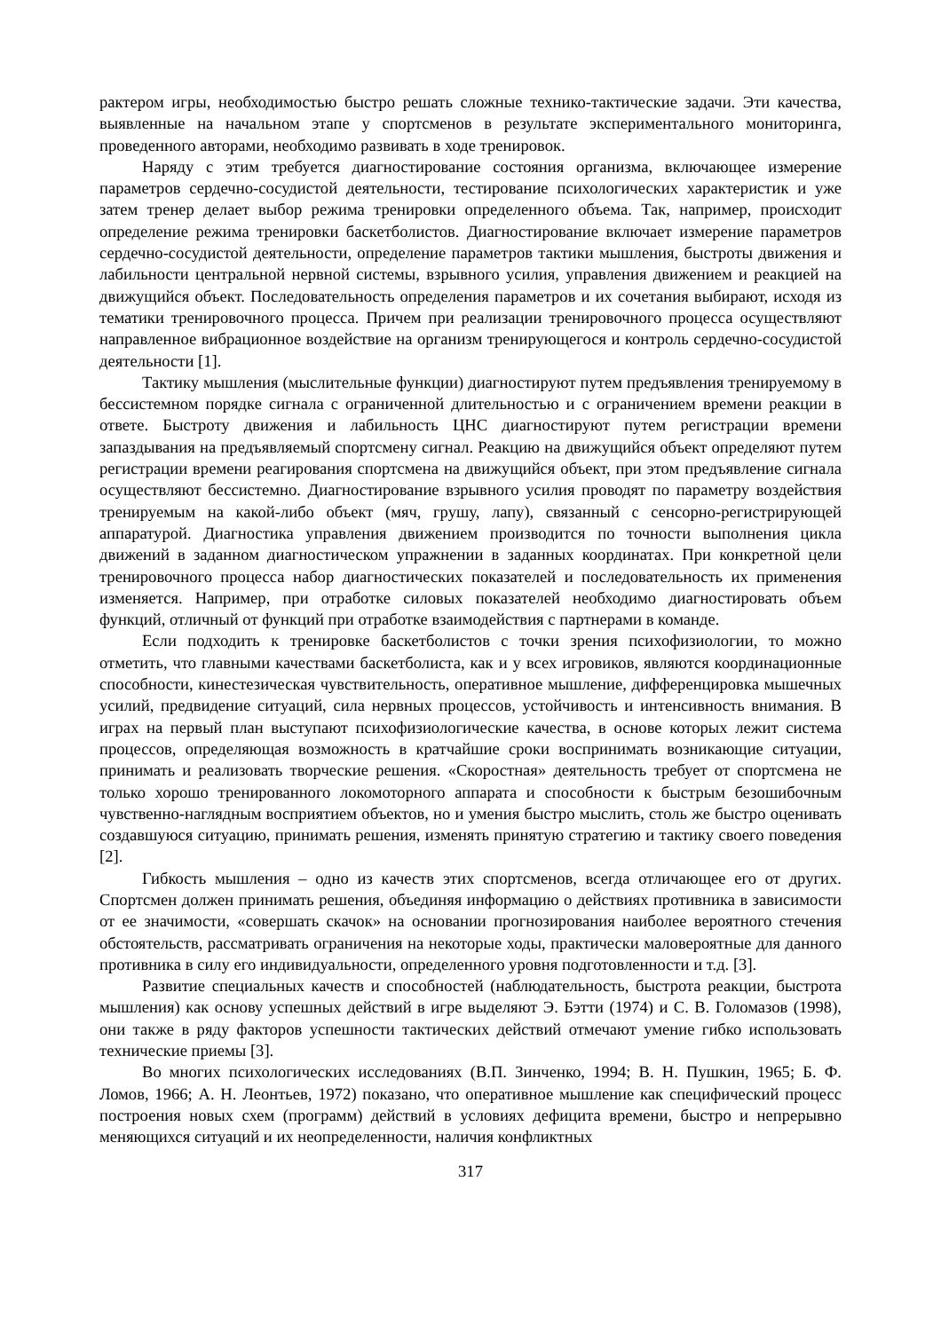рактером игры, необходимостью быстро решать сложные технико-тактические задачи. Эти качества, выявленные на начальном этапе у спортсменов в результате экспериментального мониторинга, проведенного авторами, необходимо развивать в ходе тренировок.
Наряду с этим требуется диагностирование состояния организма, включающее измерение параметров сердечно-сосудистой деятельности, тестирование психологических характеристик и уже затем тренер делает выбор режима тренировки определенного объема. Так, например, происходит определение режима тренировки баскетболистов. Диагностирование включает измерение параметров сердечно-сосудистой деятельности, определение параметров тактики мышления, быстроты движения и лабильности центральной нервной системы, взрывного усилия, управления движением и реакцией на движущийся объект. Последовательность определения параметров и их сочетания выбирают, исходя из тематики тренировочного процесса. Причем при реализации тренировочного процесса осуществляют направленное вибрационное воздействие на организм тренирующегося и контроль сердечно-сосудистой деятельности [1].
Тактику мышления (мыслительные функции) диагностируют путем предъявления тренируемому в бессистемном порядке сигнала с ограниченной длительностью и с ограничением времени реакции в ответе. Быстроту движения и лабильность ЦНС диагностируют путем регистрации времени запаздывания на предъявляемый спортсмену сигнал. Реакцию на движущийся объект определяют путем регистрации времени реагирования спортсмена на движущийся объект, при этом предъявление сигнала осуществляют бессистемно. Диагностирование взрывного усилия проводят по параметру воздействия тренируемым на какой-либо объект (мяч, грушу, лапу), связанный с сенсорно-регистрирующей аппаратурой. Диагностика управления движением производится по точности выполнения цикла движений в заданном диагностическом упражнении в заданных координатах. При конкретной цели тренировочного процесса набор диагностических показателей и последовательность их применения изменяется. Например, при отработке силовых показателей необходимо диагностировать объем функций, отличный от функций при отработке взаимодействия с партнерами в команде.
Если подходить к тренировке баскетболистов с точки зрения психофизиологии, то можно отметить, что главными качествами баскетболиста, как и у всех игровиков, являются координационные способности, кинестезическая чувствительность, оперативное мышление, дифференцировка мышечных усилий, предвидение ситуаций, сила нервных процессов, устойчивость и интенсивность внимания. В играх на первый план выступают психофизиологические качества, в основе которых лежит система процессов, определяющая возможность в кратчайшие сроки воспринимать возникающие ситуации, принимать и реализовать творческие решения. «Скоростная» деятельность требует от спортсмена не только хорошо тренированного локомоторного аппарата и способности к быстрым безошибочным чувственно-наглядным восприятием объектов, но и умения быстро мыслить, столь же быстро оценивать создавшуюся ситуацию, принимать решения, изменять принятую стратегию и тактику своего поведения [2].
Гибкость мышления – одно из качеств этих спортсменов, всегда отличающее его от других. Спортсмен должен принимать решения, объединяя информацию о действиях противника в зависимости от ее значимости, «совершать скачок» на основании прогнозирования наиболее вероятного стечения обстоятельств, рассматривать ограничения на некоторые ходы, практически маловероятные для данного противника в силу его индивидуальности, определенного уровня подготовленности и т.д. [3].
Развитие специальных качеств и способностей (наблюдательность, быстрота реакции, быстрота мышления) как основу успешных действий в игре выделяют Э. Бэтти (1974) и С. В. Голомазов (1998), они также в ряду факторов успешности тактических действий отмечают умение гибко использовать технические приемы [3].
Во многих психологических исследованиях (В.П. Зинченко, 1994; В. Н. Пушкин, 1965; Б. Ф. Ломов, 1966; А. Н. Леонтьев, 1972) показано, что оперативное мышление как специфический процесс построения новых схем (программ) действий в условиях дефицита времени, быстро и непрерывно меняющихся ситуаций и их неопределенности, наличия конфликтных
317